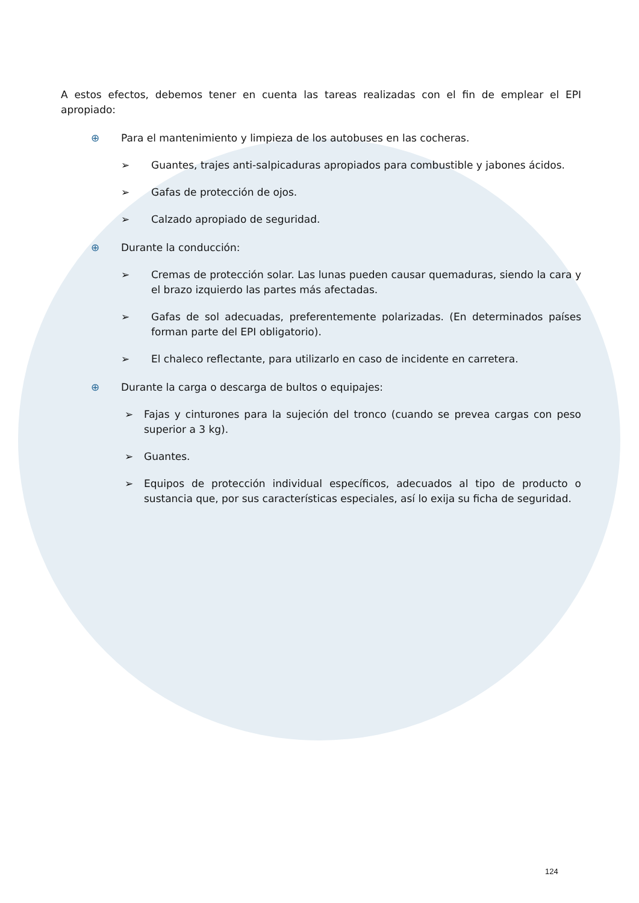A estos efectos, debemos tener en cuenta las tareas realizadas con el fin de emplear el EPI apropiado:
⊕ Para el mantenimiento y limpieza de los autobuses en las cocheras.
➢ Guantes, trajes anti-salpicaduras apropiados para combustible y jabones ácidos.
➢ Gafas de protección de ojos.
➢ Calzado apropiado de seguridad.
⊕ Durante la conducción:
➢ Cremas de protección solar. Las lunas pueden causar quemaduras, siendo la cara y el brazo izquierdo las partes más afectadas.
➢ Gafas de sol adecuadas, preferentemente polarizadas. (En determinados países forman parte del EPI obligatorio).
➢ El chaleco reflectante, para utilizarlo en caso de incidente en carretera.
⊕ Durante la carga o descarga de bultos o equipajes:
➢ Fajas y cinturones para la sujeción del tronco (cuando se prevea cargas con peso superior a 3 kg).
➢ Guantes.
➢ Equipos de protección individual específicos, adecuados al tipo de producto o sustancia que, por sus características especiales, así lo exija su ficha de seguridad.
124